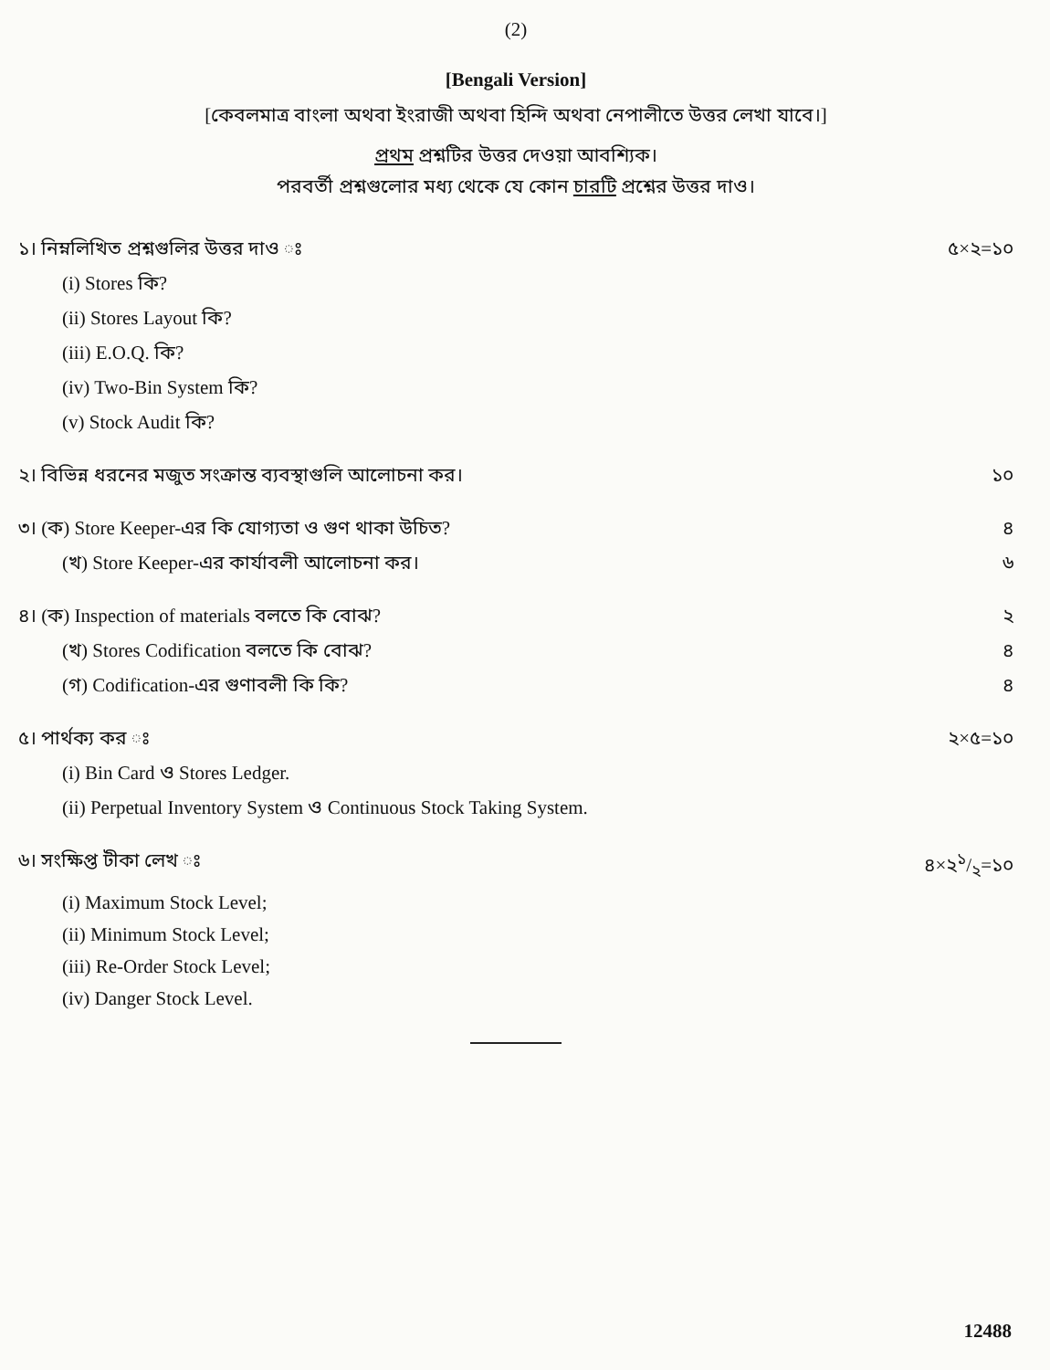(2)
[Bengali Version]
[কেবলমাত্র বাংলা অথবা ইংরাজী অথবা হিন্দি অথবা নেপালীতে উত্তর লেখা যাবে।]
প্রথম প্রশ্নটির উত্তর দেওয়া আবশ্যিক।
পরবর্তী প্রশ্নগুলোর মধ্য থেকে যে কোন চারটি প্রশ্নের উত্তর দাও।
১। নিম্নলিখিত প্রশ্নগুলির উত্তর দাও ঃ ৫×২=১০
(i) Stores কি?
(ii) Stores Layout কি?
(iii) E.O.Q. কি?
(iv) Two-Bin System কি?
(v) Stock Audit কি?
২। বিভিন্ন ধরনের মজুত সংক্রান্ত ব্যবস্থাগুলি আলোচনা কর। ১০
৩। (ক) Store Keeper-এর কি যোগ্যতা ও গুণ থাকা উচিত? ৪
(খ) Store Keeper-এর কার্যাবলী আলোচনা কর। ৬
৪। (ক) Inspection of materials বলতে কি বোঝ? ২
(খ) Stores Codification বলতে কি বোঝ? ৪
(গ) Codification-এর গুণাবলী কি কি? ৪
৫। পার্থক্য কর ঃ ২×৫=১০
(i) Bin Card ও Stores Ledger.
(ii) Perpetual Inventory System ও Continuous Stock Taking System.
৬। সংক্ষিপ্ত টীকা লেখ ঃ ৪×২১/২=১০
(i) Maximum Stock Level;
(ii) Minimum Stock Level;
(iii) Re-Order Stock Level;
(iv) Danger Stock Level.
12488